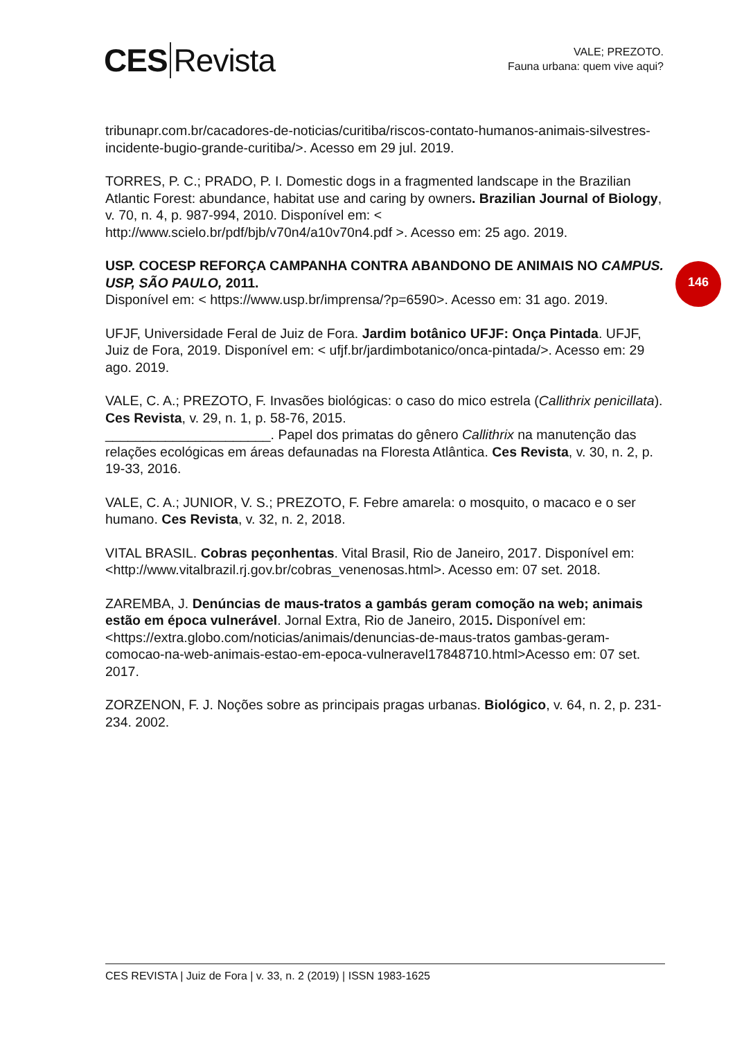CES Revista
VALE; PREZOTO.
Fauna urbana: quem vive aqui?
146
tribunapr.com.br/cacadores-de-noticias/curitiba/riscos-contato-humanos-animais-silvestres-incidente-bugio-grande-curitiba/>. Acesso em 29 jul. 2019.
TORRES, P. C.; PRADO, P. I. Domestic dogs in a fragmented landscape in the Brazilian Atlantic Forest: abundance, habitat use and caring by owners. Brazilian Journal of Biology, v. 70, n. 4, p. 987-994, 2010. Disponível em: < http://www.scielo.br/pdf/bjb/v70n4/a10v70n4.pdf >. Acesso em: 25 ago. 2019.
USP. COCESP REFORÇA CAMPANHA CONTRA ABANDONO DE ANIMAIS NO CAMPUS. USP, SÃO PAULO, 2011.
Disponível em: < https://www.usp.br/imprensa/?p=6590>. Acesso em: 31 ago. 2019.
UFJF, Universidade Feral de Juiz de Fora. Jardim botânico UFJF: Onça Pintada. UFJF, Juiz de Fora, 2019. Disponível em: < ufjf.br/jardimbotanico/onca-pintada/>. Acesso em: 29 ago. 2019.
VALE, C. A.; PREZOTO, F. Invasões biológicas: o caso do mico estrela (Callithrix penicillata). Ces Revista, v. 29, n. 1, p. 58-76, 2015.
______________________. Papel dos primatas do gênero Callithrix na manutenção das relações ecológicas em áreas defaunadas na Floresta Atlântica. Ces Revista, v. 30, n. 2, p. 19-33, 2016.
VALE, C. A.; JUNIOR, V. S.; PREZOTO, F. Febre amarela: o mosquito, o macaco e o ser humano. Ces Revista, v. 32, n. 2, 2018.
VITAL BRASIL. Cobras peçonhentas. Vital Brasil, Rio de Janeiro, 2017. Disponível em: <http://www.vitalbrazil.rj.gov.br/cobras_venenosas.html>. Acesso em: 07 set. 2018.
ZAREMBA, J. Denúncias de maus-tratos a gambás geram comoção na web; animais estão em época vulnerável. Jornal Extra, Rio de Janeiro, 2015. Disponível em:<https://extra.globo.com/noticias/animais/denuncias-de-maus-tratos gambas-geram-comocao-na-web-animais-estao-em-epoca-vulneravel17848710.html>Acesso em: 07 set. 2017.
ZORZENON, F. J. Noções sobre as principais pragas urbanas. Biológico, v. 64, n. 2, p. 231-234. 2002.
CES REVISTA | Juiz de Fora | v. 33, n. 2 (2019) | ISSN 1983-1625